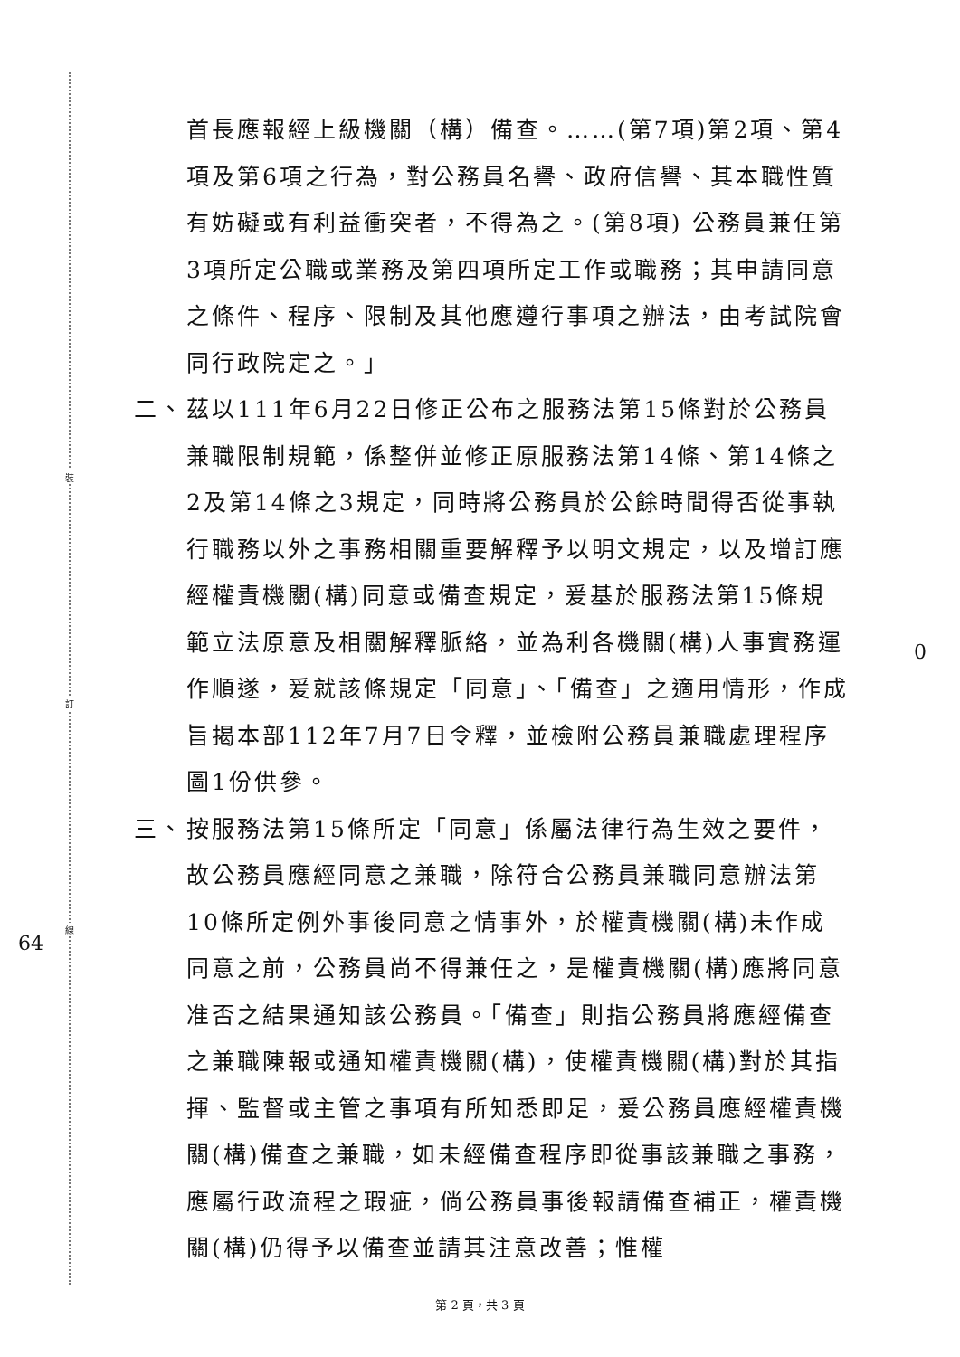裝
訂
線
64
0
首長應報經上級機關（構）備查。……(第7項)第2項、第4項及第6項之行為，對公務員名譽、政府信譽、其本職性質有妨礙或有利益衝突者，不得為之。(第8項) 公務員兼任第3項所定公職或業務及第四項所定工作或職務；其申請同意之條件、程序、限制及其他應遵行事項之辦法，由考試院會同行政院定之。」
二、 茲以111年6月22日修正公布之服務法第15條對於公務員兼職限制規範，係整併並修正原服務法第14條、第14條之2及第14條之3規定，同時將公務員於公餘時間得否從事執行職務以外之事務相關重要解釋予以明文規定，以及增訂應經權責機關(構)同意或備查規定，爰基於服務法第15條規範立法原意及相關解釋脈絡，並為利各機關(構)人事實務運作順遂，爰就該條規定「同意」、「備查」之適用情形，作成旨揭本部112年7月7日令釋，並檢附公務員兼職處理程序圖1份供參。
三、 按服務法第15條所定「同意」係屬法律行為生效之要件，故公務員應經同意之兼職，除符合公務員兼職同意辦法第10條所定例外事後同意之情事外，於權責機關(構)未作成同意之前，公務員尚不得兼任之，是權責機關(構)應將同意准否之結果通知該公務員。「備查」則指公務員將應經備查之兼職陳報或通知權責機關(構)，使權責機關(構)對於其指揮、監督或主管之事項有所知悉即足，爰公務員應經權責機關(構)備查之兼職，如未經備查程序即從事該兼職之事務，應屬行政流程之瑕疵，倘公務員事後報請備查補正，權責機關(構)仍得予以備查並請其注意改善；惟權
第 2 頁，共 3 頁